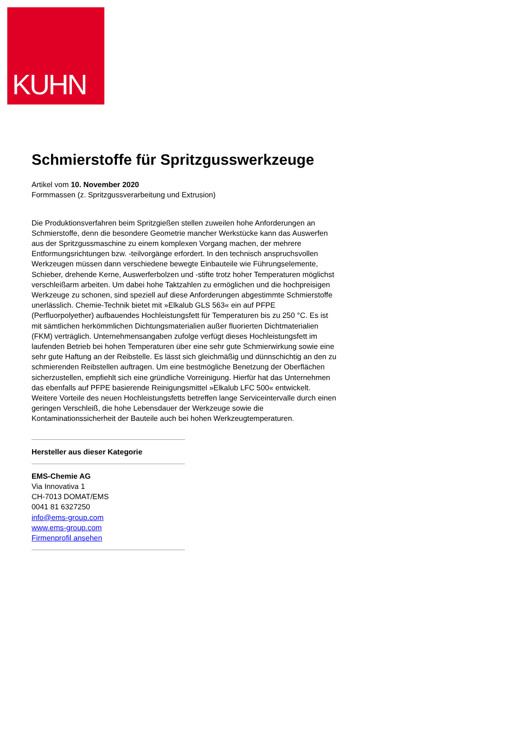KUHN
Schmierstoffe für Spritzgusswerkzeuge
Artikel vom 10. November 2020
Formmassen (z. Spritzgussverarbeitung und Extrusion)
Die Produktionsverfahren beim Spritzgießen stellen zuweilen hohe Anforderungen an Schmierstoffe, denn die besondere Geometrie mancher Werkstücke kann das Auswerfen aus der Spritzgussmaschine zu einem komplexen Vorgang machen, der mehrere Entformungsrichtungen bzw. -teilvorgänge erfordert. In den technisch anspruchsvollen Werkzeugen müssen dann verschiedene bewegte Einbauteile wie Führungselemente, Schieber, drehende Kerne, Auswerferbolzen und -stifte trotz hoher Temperaturen möglichst verschleißarm arbeiten. Um dabei hohe Taktzahlen zu ermöglichen und die hochpreisigen Werkzeuge zu schonen, sind speziell auf diese Anforderungen abgestimmte Schmierstoffe unerlässlich. Chemie-Technik bietet mit »Elkalub GLS 563« ein auf PFPE (Perfluorpolyether) aufbauendes Hochleistungsfett für Temperaturen bis zu 250 °C. Es ist mit sämtlichen herkömmlichen Dichtungsmaterialien außer fluorierten Dichtmaterialien (FKM) verträglich. Unternehmensangaben zufolge verfügt dieses Hochleistungsfett im laufenden Betrieb bei hohen Temperaturen über eine sehr gute Schmierwirkung sowie eine sehr gute Haftung an der Reibstelle. Es lässt sich gleichmäßig und dünnschichtig an den zu schmierenden Reibstellen auftragen. Um eine bestmögliche Benetzung der Oberflächen sicherzustellen, empfiehlt sich eine gründliche Vorreinigung. Hierfür hat das Unternehmen das ebenfalls auf PFPE basierende Reinigungsmittel »Elkalub LFC 500« entwickelt. Weitere Vorteile des neuen Hochleistungsfetts betreffen lange Serviceintervalle durch einen geringen Verschleiß, die hohe Lebensdauer der Werkzeuge sowie die Kontaminationssicherheit der Bauteile auch bei hohen Werkzeugtemperaturen.
Hersteller aus dieser Kategorie
EMS-Chemie AG
Via Innovativa 1
CH-7013 DOMAT/EMS
0041 81 6327250
info@ems-group.com
www.ems-group.com
Firmenprofil ansehen